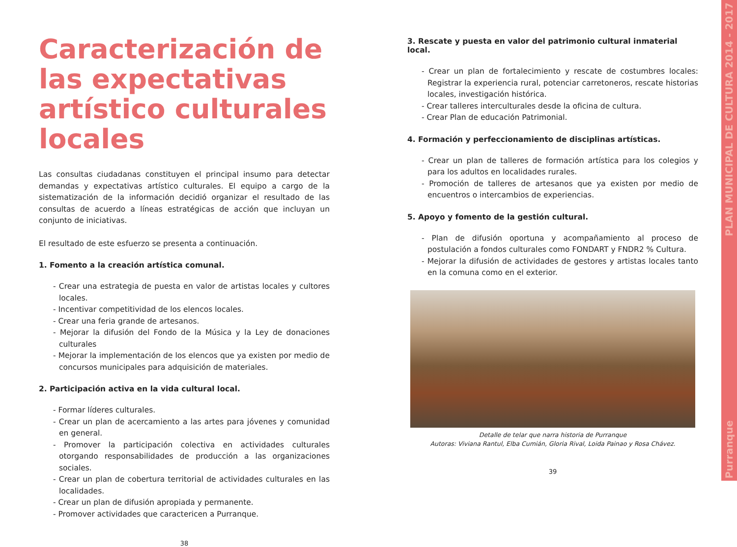Caracterización de las expectativas artístico culturales locales
Las consultas ciudadanas constituyen el principal insumo para detectar demandas y expectativas artístico culturales. El equipo a cargo de la sistematización de la información decidió organizar el resultado de las consultas de acuerdo a líneas estratégicas de acción que incluyan un conjunto de iniciativas.
El resultado de este esfuerzo se presenta a continuación.
1. Fomento a la creación artística comunal.
- Crear una estrategia de puesta en valor de artistas locales y cultores locales.
- Incentivar competitividad de los elencos locales.
- Crear una feria grande de artesanos.
- Mejorar la difusión del Fondo de la Música y la Ley de donaciones culturales
- Mejorar la implementación de los elencos que ya existen por medio de concursos municipales para adquisición de materiales.
2. Participación activa en la vida cultural local.
- Formar líderes culturales.
- Crear un plan de acercamiento a las artes para jóvenes y comunidad en general.
- Promover la participación colectiva en actividades culturales otorgando responsabilidades de producción a las organizaciones sociales.
- Crear un plan de cobertura territorial de actividades culturales en las localidades.
- Crear un plan de difusión apropiada y permanente.
- Promover actividades que caractericen a Purranque.
38
3. Rescate y puesta en valor del patrimonio cultural inmaterial local.
- Crear un plan de fortalecimiento y rescate de costumbres locales: Registrar la experiencia rural, potenciar carretoneros, rescate historias locales, investigación histórica.
- Crear talleres interculturales desde la oficina de cultura.
- Crear Plan de educación Patrimonial.
4. Formación y perfeccionamiento de disciplinas artísticas.
- Crear un plan de talleres de formación artística para los colegios y para los adultos en localidades rurales.
- Promoción de talleres de artesanos que ya existen por medio de encuentros o intercambios de experiencias.
5. Apoyo y fomento de la gestión cultural.
- Plan de difusión oportuna y acompañamiento al proceso de postulación a fondos culturales como FONDART y FNDR2 % Cultura.
- Mejorar la difusión de actividades de gestores y artistas locales tanto en la comuna como en el exterior.
Detalle de telar que narra historia de Purranque
Autoras: Viviana Rantul, Elba Cumián, Gloria Rival, Loida Painao y Rosa Chávez.
39
PLAN MUNICIPAL DE CULTURA 2014 - 2017
Purranque